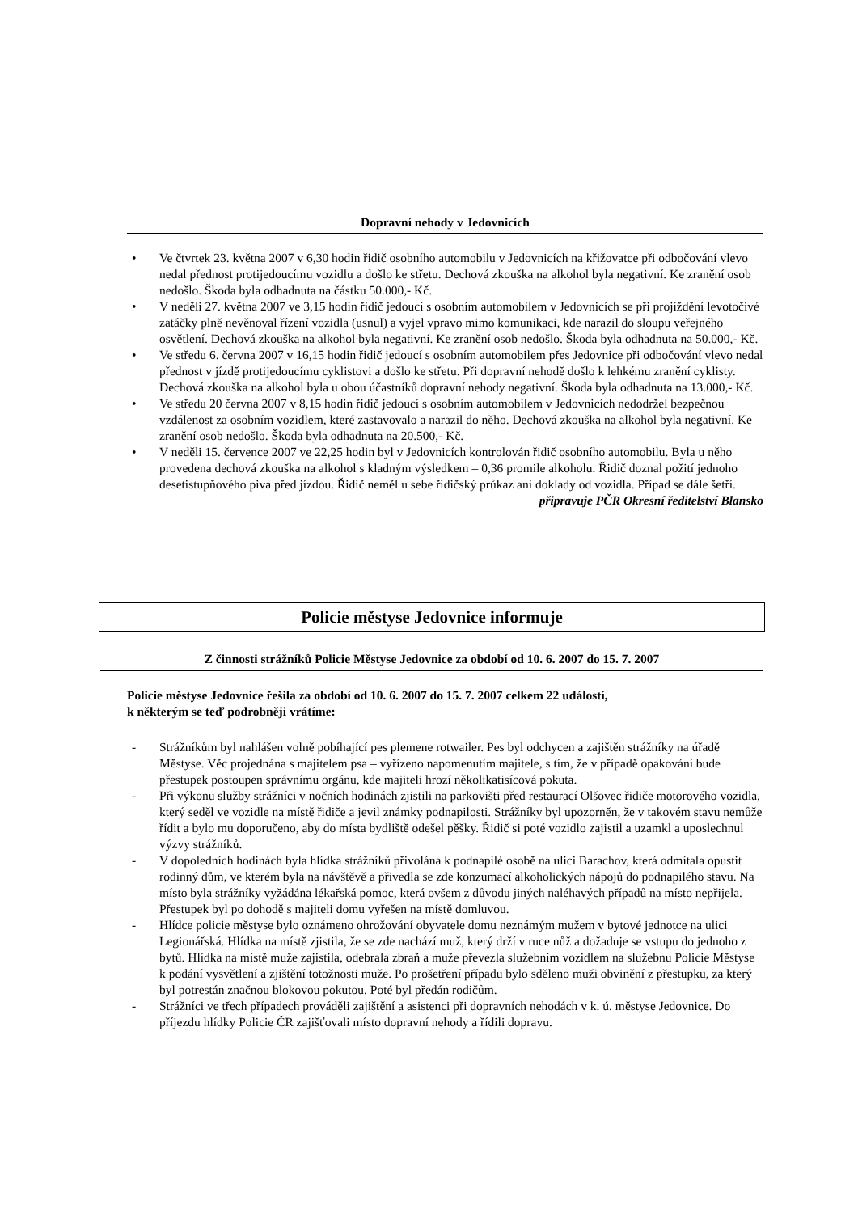Dopravní nehody v Jedovnicích
• Ve čtvrtek 23. května 2007 v 6,30 hodin řidič osobního automobilu v Jedovnicích na křižovatce při odbočování vlevo nedal přednost protijedoucímu vozidlu a došlo ke střetu. Dechová zkouška na alkohol byla negativní. Ke zranění osob nedošlo. Škoda byla odhadnuta na částku 50.000,- Kč.
• V neděli 27. května 2007 ve 3,15 hodin řidič jedoucí s osobním automobilem v Jedovnicích se při projíždění levotočivé zatáčky plně nevěnoval řízení vozidla (usnul) a vyjel vpravo mimo komunikaci, kde narazil do sloupu veřejného osvětlení. Dechová zkouška na alkohol byla negativní. Ke zranění osob nedošlo. Škoda byla odhadnuta na 50.000,- Kč.
• Ve středu 6. června 2007 v 16,15 hodin řidič jedoucí s osobním automobilem přes Jedovnice při odbočování vlevo nedal přednost v jízdě protijedoucímu cyklistovi a došlo ke střetu. Při dopravní nehodě došlo k lehkému zranění cyklisty. Dechová zkouška na alkohol byla u obou účastníků dopravní nehody negativní. Škoda byla odhadnuta na 13.000,- Kč.
• Ve středu 20 června 2007 v 8,15 hodin řidič jedoucí s osobním automobilem v Jedovnicích nedodržel bezpečnou vzdálenost za osobním vozidlem, které zastavovalo a narazil do něho. Dechová zkouška na alkohol byla negativní. Ke zranění osob nedošlo. Škoda byla odhadnuta na 20.500,- Kč.
• V neděli 15. července 2007 ve 22,25 hodin byl v Jedovnicích kontrolován řidič osobního automobilu. Byla u něho provedena dechová zkouška na alkohol s kladným výsledkem – 0,36 promile alkoholu. Řidič doznal požití jednoho desetistupňového piva před jízdou. Řidič neměl u sebe řidičský průkaz ani doklady od vozidla. Případ se dále šetří.
připravuje PČR Okresní ředitelství Blansko
Policie městyse Jedovnice informuje
Z činnosti strážníků Policie Městyse Jedovnice za období od 10. 6. 2007 do 15. 7. 2007
Policie městyse Jedovnice řešila za období od 10. 6. 2007 do 15. 7. 2007 celkem 22 událostí,
k některým se teď podrobněji vrátíme:
- Strážníkům byl nahlášen volně pobíhající pes plemene rotwailer. Pes byl odchycen a zajištěn strážníky na úřadě Městyse. Věc projednána s majitelem psa – vyřízeno napomenutím majitele, s tím, že v případě opakování bude přestupek postoupen správnímu orgánu, kde majiteli hrozí několikatisícová pokuta.
- Při výkonu služby strážníci v nočních hodinách zjistili na parkovišti před restaurací Olšovec řidiče motorového vozidla, který seděl ve vozidle na místě řidiče a jevil známky podnapilosti. Strážníky byl upozorněn, že v takovém stavu nemůže řídit a bylo mu doporučeno, aby do místa bydliště odešel pěšky. Řidič si poté vozidlo zajistil a uzamkl a uposlechnul výzvy strážníků.
- V dopoledních hodinách byla hlídka strážníků přivolána k podnapilé osobě na ulici Barachov, která odmítala opustit rodinný dům, ve kterém byla na návštěvě a přivedla se zde konzumací alkoholických nápojů do podnapilého stavu. Na místo byla strážníky vyžádána lékařská pomoc, která ovšem z důvodu jiných naléhavých případů na místo nepřijela. Přestupek byl po dohodě s majiteli domu vyřešen na místě domluvou.
- Hlídce policie městyse bylo oznámeno ohrožování obyvatele domu neznámým mužem v bytové jednotce na ulici Legionářská. Hlídka na místě zjistila, že se zde nachází muž, který drží v ruce nůž a dožaduje se vstupu do jednoho z bytů. Hlídka na místě muže zajistila, odebrala zbraň a muže převezla služebním vozidlem na služebnu Policie Městyse k podání vysvětlení a zjištění totožnosti muže. Po prošetření případu bylo sděleno muži obvinění z přestupku, za který byl potrestán značnou blokovou pokutou. Poté byl předán rodičům.
- Strážníci ve třech případech prováděli zajištění a asistenci při dopravních nehodách v k. ú. městyse Jedovnice. Do příjezdu hlídky Policie ČR zajišťovali místo dopravní nehody a řídili dopravu.